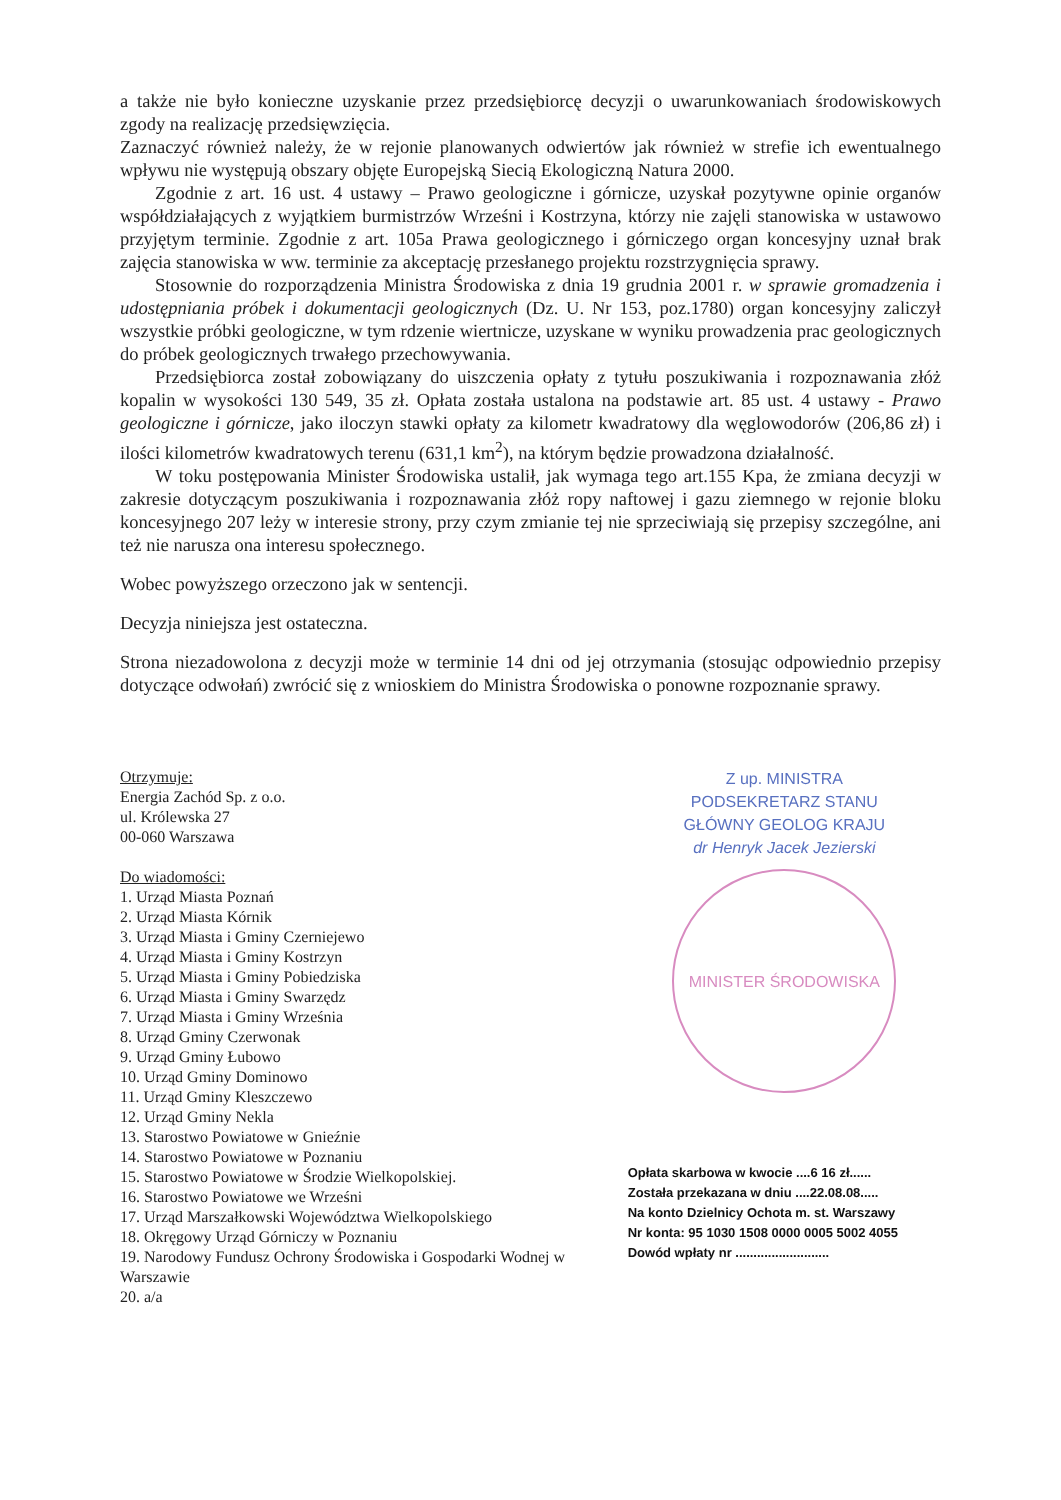a także nie było konieczne uzyskanie przez przedsiębiorcę decyzji o uwarunkowaniach środowiskowych zgody na realizację przedsięwzięcia.
Zaznaczyć również należy, że w rejonie planowanych odwiertów jak również w strefie ich ewentualnego wpływu nie występują obszary objęte Europejską Siecią Ekologiczną Natura 2000.
Zgodnie z art. 16 ust. 4 ustawy – Prawo geologiczne i górnicze, uzyskał pozytywne opinie organów współdziałających z wyjątkiem burmistrzów Wrześni i Kostrzyna, którzy nie zajęli stanowiska w ustawowo przyjętym terminie. Zgodnie z art. 105a Prawa geologicznego i górniczego organ koncesyjny uznał brak zajęcia stanowiska w ww. terminie za akceptację przesłanego projektu rozstrzygnięcia sprawy.
Stosownie do rozporządzenia Ministra Środowiska z dnia 19 grudnia 2001 r. w sprawie gromadzenia i udostępniania próbek i dokumentacji geologicznych (Dz. U. Nr 153, poz.1780) organ koncesyjny zaliczył wszystkie próbki geologiczne, w tym rdzenie wiertnicze, uzyskane w wyniku prowadzenia prac geologicznych do próbek geologicznych trwałego przechowywania.
Przedsiębiorca został zobowiązany do uiszczenia opłaty z tytułu poszukiwania i rozpoznawania złóż kopalin w wysokości 130 549, 35 zł. Opłata została ustalona na podstawie art. 85 ust. 4 ustawy - Prawo geologiczne i górnicze, jako iloczyn stawki opłaty za kilometr kwadratowy dla węglowodorów (206,86 zł) i ilości kilometrów kwadratowych terenu (631,1 km<sup>2</sup>), na którym będzie prowadzona działalność.
W toku postępowania Minister Środowiska ustalił, jak wymaga tego art.155 Kpa, że zmiana decyzji w zakresie dotyczącym poszukiwania i rozpoznawania złóż ropy naftowej i gazu ziemnego w rejonie bloku koncesyjnego 207 leży w interesie strony, przy czym zmianie tej nie sprzeciwiają się przepisy szczególne, ani też nie narusza ona interesu społecznego.
Wobec powyższego orzeczono jak w sentencji.
Decyzja niniejsza jest ostateczna.
Strona niezadowolona z decyzji może w terminie 14 dni od jej otrzymania (stosując odpowiednio przepisy dotyczące odwołań) zwrócić się z wnioskiem do Ministra Środowiska o ponowne rozpoznanie sprawy.
Otrzymuje:
Energia Zachód Sp. z o.o.
ul. Królewska 27
00-060 Warszawa
Do wiadomości:
1. Urząd Miasta Poznań
2. Urząd Miasta Kórnik
3. Urząd Miasta i Gminy Czerniejewo
4. Urząd Miasta i Gminy Kostrzyn
5. Urząd Miasta i Gminy Pobiedziska
6. Urząd Miasta i Gminy Swarzędz
7. Urząd Miasta i Gminy Września
8. Urząd Gminy Czerwonak
9. Urząd Gminy Łubowo
10. Urząd Gminy Dominowo
11. Urząd Gminy Kleszczewo
12. Urząd Gminy Nekla
13. Starostwo Powiatowe w Gnieźnie
14. Starostwo Powiatowe w Poznaniu
15. Starostwo Powiatowe w Środzie Wielkopolskiej.
16. Starostwo Powiatowe we Wrześni
17. Urząd Marszałkowski Województwa Wielkopolskiego
18. Okręgowy Urząd Górniczy w Poznaniu
19. Narodowy Fundusz Ochrony Środowiska i Gospodarki Wodnej w Warszawie
20. a/a
Z up. MINISTRA
PODSEKRETARZ STANU
GŁÓWNY GEOLOG KRAJU
dr Henryk Jacek Jezierski
MINISTER ŚRODOWISKA
Opłata skarbowa w kwocie ....6 16 zł......
Została przekazana w dniu ....22.08.08.....
Na konto Dzielnicy Ochota m. st. Warszawy
Nr konta: 95 1030 1508 0000 0005 5002 4055
Dowód wpłaty nr ..........................